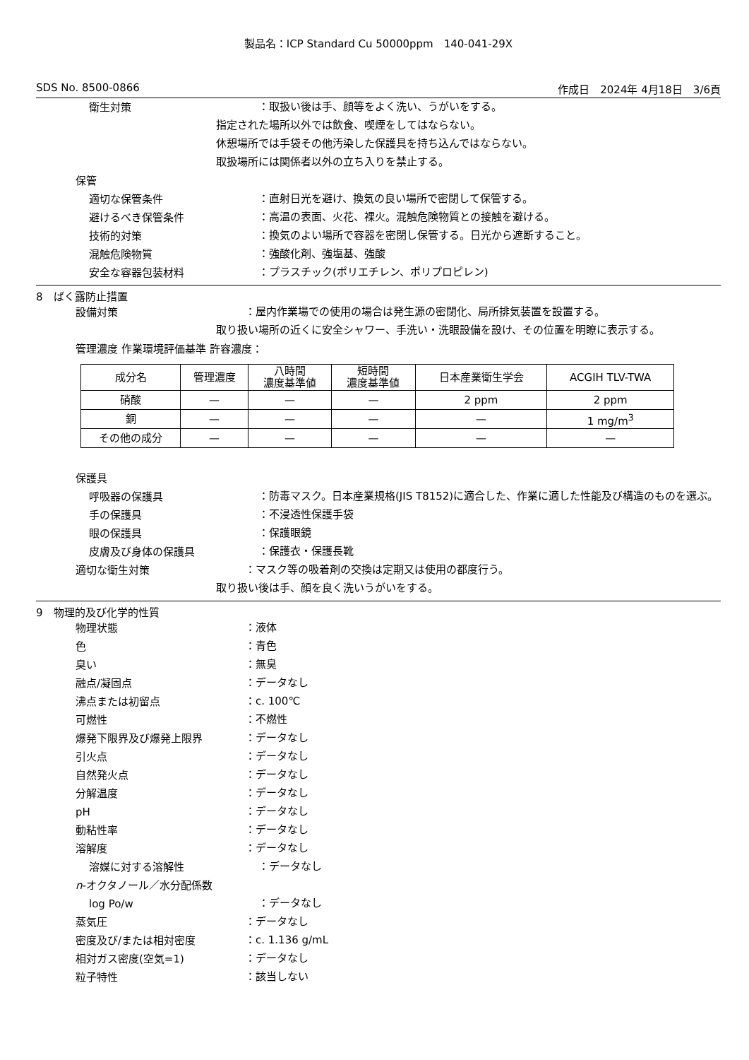製品名：ICP Standard Cu 50000ppm　140-041-29X
SDS No. 8500-0866 作成日　2024年 4月18日　3/6頁
衛生対策
：取扱い後は手、顔等をよく洗い、うがいをする。
　指定された場所以外では飲食、喫煙をしてはならない。
　休憩場所では手袋その他汚染した保護具を持ち込んではならない。
　取扱場所には関係者以外の立ち入りを禁止する。
保管
適切な保管条件
：直射日光を避け、換気の良い場所で密閉して保管する。
避けるべき保管条件
：高温の表面、火花、裸火。混触危険物質との接触を避ける。
技術的対策
：換気のよい場所で容器を密閉し保管する。日光から遮断すること。
混触危険物質
：強酸化剤、強塩基、強酸
安全な容器包装材料
：プラスチック(ポリエチレン、ポリプロピレン)
8　ばく露防止措置
設備対策
：屋内作業場での使用の場合は発生源の密閉化、局所排気装置を設置する。
取り扱い場所の近くに安全シャワー、手洗い・洗眼設備を設け、その位置を明瞭に表示する。
管理濃度 作業環境評価基準 許容濃度：
| 成分名 | 管理濃度 | 八時間 濃度基準値 | 短時間 濃度基準値 | 日本産業衛生学会 | ACGIH TLV-TWA |
| --- | --- | --- | --- | --- | --- |
| 硝酸 | — | — | — | 2 ppm | 2 ppm |
| 銅 | — | — | — | — | 1 mg/m<sup>3</sup> |
| その他の成分 | — | — | — | — | — |
保護具
呼吸器の保護具
：防毒マスク。日本産業規格(JIS T8152)に適合した、作業に適した性能及び構造のものを選ぶ。
手の保護具
：不浸透性保護手袋
眼の保護具
：保護眼鏡
皮膚及び身体の保護具
：保護衣・保護長靴
適切な衛生対策
：マスク等の吸着剤の交換は定期又は使用の都度行う。
　取り扱い後は手、顔を良く洗いうがいをする。
9　物理的及び化学的性質
物理状態
：液体
色
：青色
臭い
：無臭
融点/凝固点
：データなし
沸点または初留点
：c. 100℃
可燃性
：不燃性
爆発下限界及び爆発上限界
：データなし
引火点
：データなし
自然発火点
：データなし
分解温度
：データなし
pH
：データなし
動粘性率
：データなし
溶解度
：データなし
溶媒に対する溶解性
：データなし
n-オクタノール／水分配係数
log Po/w
：データなし
蒸気圧
：データなし
密度及び/または相対密度
：c. 1.136 g/mL
相対ガス密度(空気=1)
：データなし
粒子特性
：該当しない